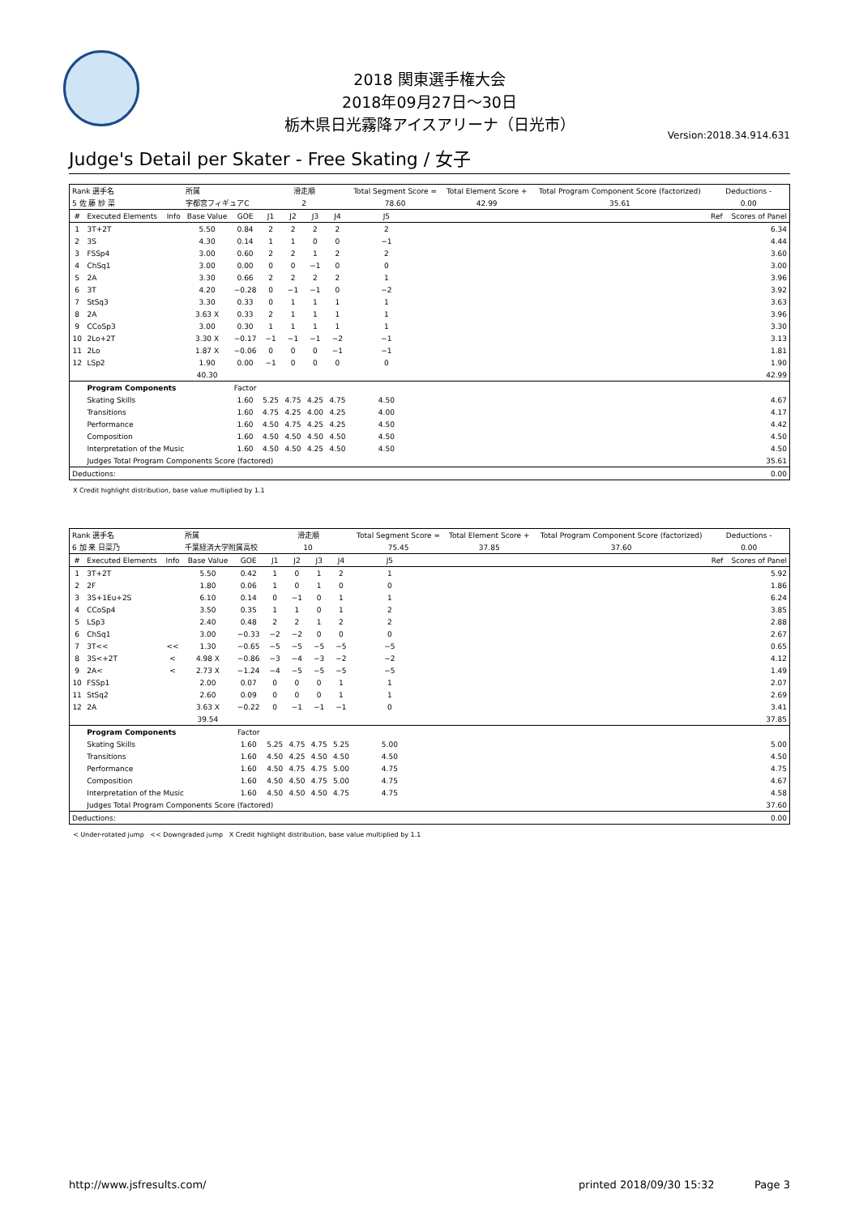2018 関東選手権大会
2018年09月27日～30日
栃木県日光霧降アイスアリーナ（日光市）
Version:2018.34.914.631
Judge's Detail per Skater - Free Skating / 女子
| Rank 選手名 | | | 所属 | | 滑走順 | | | | Total Segment Score = | | Total Element Score + | Total Program Component Score (factorized) | Deductions - | |
| 5 佐 藤 紗 菜 | | | 宇都宮フィギュアC | | 2 | | | | 78.60 | | 42.99 | 35.61 | 0.00 | |
| # | Executed Elements | Info | Base Value | GOE | J1 | J2 | J3 | J4 | J5 | | | | Ref | Scores of Panel |
| 1 | 3T+2T | | 5.50 | 0.84 | 2 | 2 | 2 | 2 | 2 | | | | | 6.34 |
| 2 | 3S | | 4.30 | 0.14 | 1 | 1 | 0 | 0 | −1 | | | | | 4.44 |
| 3 | FSSp4 | | 3.00 | 0.60 | 2 | 2 | 1 | 2 | 2 | | | | | 3.60 |
| 4 | ChSq1 | | 3.00 | 0.00 | 0 | 0 | −1 | 0 | 0 | | | | | 3.00 |
| 5 | 2A | | 3.30 | 0.66 | 2 | 2 | 2 | 2 | 1 | | | | | 3.96 |
| 6 | 3T | | 4.20 | −0.28 | 0 | −1 | −1 | 0 | −2 | | | | | 3.92 |
| 7 | StSq3 | | 3.30 | 0.33 | 0 | 1 | 1 | 1 | 1 | | | | | 3.63 |
| 8 | 2A | | 3.63 X | 0.33 | 2 | 1 | 1 | 1 | 1 | | | | | 3.96 |
| 9 | CCoSp3 | | 3.00 | 0.30 | 1 | 1 | 1 | 1 | 1 | | | | | 3.30 |
| 10 | 2Lo+2T | | 3.30 X | −0.17 | −1 | −1 | −1 | −2 | −1 | | | | | 3.13 |
| 11 | 2Lo | | 1.87 X | −0.06 | 0 | 0 | 0 | −1 | −1 | | | | | 1.81 |
| 12 | LSp2 | | 1.90 | 0.00 | −1 | 0 | 0 | 0 | 0 | | | | | 1.90 |
| | | | 40.30 | | | | | | | | | | | 42.99 |
| | Program Components | | | Factor | | | | | | | | | | |
| | Skating Skills | | | 1.60 | 5.25 | 4.75 | 4.25 | 4.75 | 4.50 | | | | | 4.67 |
| | Transitions | | | 1.60 | 4.75 | 4.25 | 4.00 | 4.25 | 4.00 | | | | | 4.17 |
| | Performance | | | 1.60 | 4.50 | 4.75 | 4.25 | 4.25 | 4.50 | | | | | 4.42 |
| | Composition | | | 1.60 | 4.50 | 4.50 | 4.50 | 4.50 | 4.50 | | | | | 4.50 |
| | Interpretation of the Music | | | 1.60 | 4.50 | 4.50 | 4.25 | 4.50 | 4.50 | | | | | 4.50 |
| | Judges Total Program Components Score (factored) | | | | | | | | | | | | | 35.61 |
| Deductions: | | | | | | | | | | | | | | 0.00 |
X Credit highlight distribution, base value multiplied by 1.1
| Rank 選手名 | | | 所属 | | 滑走順 | | | | Total Segment Score = | | Total Element Score + | Total Program Component Score (factorized) | Deductions - | |
| 6 加 来 日菜乃 | | | 千葉経済大学附属高校 | | 10 | | | | 75.45 | | 37.85 | 37.60 | 0.00 | |
| # | Executed Elements | Info | Base Value | GOE | J1 | J2 | J3 | J4 | J5 | | | | Ref | Scores of Panel |
| 1 | 3T+2T | | 5.50 | 0.42 | 1 | 0 | 1 | 2 | 1 | | | | | 5.92 |
| 2 | 2F | | 1.80 | 0.06 | 1 | 0 | 1 | 0 | 0 | | | | | 1.86 |
| 3 | 3S+1Eu+2S | | 6.10 | 0.14 | 0 | −1 | 0 | 1 | 1 | | | | | 6.24 |
| 4 | CCoSp4 | | 3.50 | 0.35 | 1 | 1 | 0 | 1 | 2 | | | | | 3.85 |
| 5 | LSp3 | | 2.40 | 0.48 | 2 | 2 | 1 | 2 | 2 | | | | | 2.88 |
| 6 | ChSq1 | | 3.00 | −0.33 | −2 | −2 | 0 | 0 | 0 | | | | | 2.67 |
| 7 | 3T<< | << | 1.30 | −0.65 | −5 | −5 | −5 | −5 | −5 | | | | | 0.65 |
| 8 | 3S<+2T | < | 4.98 X | −0.86 | −3 | −4 | −3 | −2 | −2 | | | | | 4.12 |
| 9 | 2A< | < | 2.73 X | −1.24 | −4 | −5 | −5 | −5 | −5 | | | | | 1.49 |
| 10 | FSSp1 | | 2.00 | 0.07 | 0 | 0 | 0 | 1 | 1 | | | | | 2.07 |
| 11 | StSq2 | | 2.60 | 0.09 | 0 | 0 | 0 | 1 | 1 | | | | | 2.69 |
| 12 | 2A | | 3.63 X | −0.22 | 0 | −1 | −1 | −1 | 0 | | | | | 3.41 |
| | | | 39.54 | | | | | | | | | | | 37.85 |
| | Program Components | | | Factor | | | | | | | | | | |
| | Skating Skills | | | 1.60 | 5.25 | 4.75 | 4.75 | 5.25 | 5.00 | | | | | 5.00 |
| | Transitions | | | 1.60 | 4.50 | 4.25 | 4.50 | 4.50 | 4.50 | | | | | 4.50 |
| | Performance | | | 1.60 | 4.50 | 4.75 | 4.75 | 5.00 | 4.75 | | | | | 4.75 |
| | Composition | | | 1.60 | 4.50 | 4.50 | 4.75 | 5.00 | 4.75 | | | | | 4.67 |
| | Interpretation of the Music | | | 1.60 | 4.50 | 4.50 | 4.50 | 4.75 | 4.75 | | | | | 4.58 |
| | Judges Total Program Components Score (factored) | | | | | | | | | | | | | 37.60 |
| Deductions: | | | | | | | | | | | | | | 0.00 |
< Under-rotated jump << Downgraded jump X Credit highlight distribution, base value multiplied by 1.1
http://www.jsfresults.com/ printed 2018/09/30 15:32 Page 3